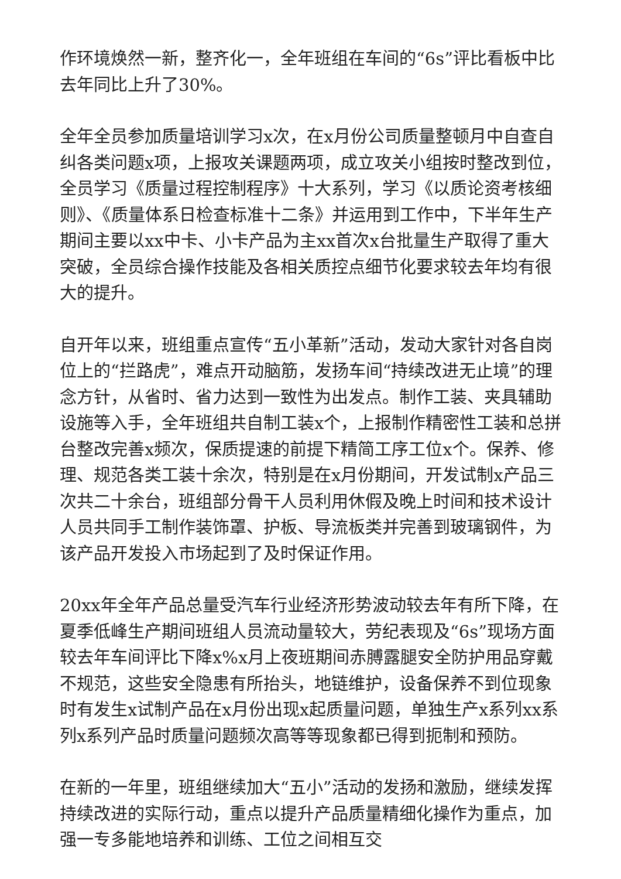作环境焕然一新，整齐化一，全年班组在车间的“6s”评比看板中比去年同比上升了30%。
全年全员参加质量培训学习x次，在x月份公司质量整顿月中自查自纠各类问题x项，上报攻关课题两项，成立攻关小组按时整改到位，全员学习《质量过程控制程序》十大系列，学习《以质论资考核细则》、《质量体系日检查标准十二条》并运用到工作中，下半年生产期间主要以xx中卡、小卡产品为主xx首次x台批量生产取得了重大突破，全员综合操作技能及各相关质控点细节化要求较去年均有很大的提升。
自开年以来，班组重点宣传“五小革新”活动，发动大家针对各自岗位上的“拦路虎”，难点开动脑筋，发扬车间“持续改进无止境”的理念方针，从省时、省力达到一致性为出发点。制作工装、夹具辅助设施等入手，全年班组共自制工装x个，上报制作精密性工装和总拼台整改完善x频次，保质提速的前提下精简工序工位x个。保养、修理、规范各类工装十余次，特别是在x月份期间，开发试制x产品三次共二十余台，班组部分骨干人员利用休假及晚上时间和技术设计人员共同手工制作装饰罩、护板、导流板类并完善到玻璃钢件，为该产品开发投入市场起到了及时保证作用。
20xx年全年产品总量受汽车行业经济形势波动较去年有所下降，在夏季低峰生产期间班组人员流动量较大，劳纪表现及“6s”现场方面较去年车间评比下降x%x月上夜班期间赤膊露腿安全防护用品穿戴不规范，这些安全隐患有所抬头，地链维护，设备保养不到位现象时有发生x试制产品在x月份出现x起质量问题，单独生产x系列xx系列x系列产品时质量问题频次高等等现象都已得到扼制和预防。
在新的一年里，班组继续加大“五小”活动的发扬和激励，继续发挥持续改进的实际行动，重点以提升产品质量精细化操作为重点，加强一专多能地培养和训练、工位之间相互交